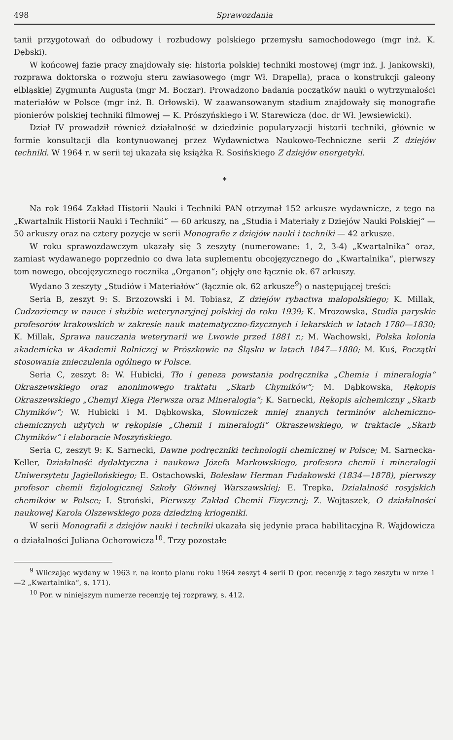498 Sprawozdania
tanii przygotowań do odbudowy i rozbudowy polskiego przemysłu samochodowego (mgr inż. K. Dębski).
W końcowej fazie pracy znajdowały się: historia polskiej techniki mostowej (mgr inż. J. Jankowski), rozprawa doktorska o rozwoju steru zawiasowego (mgr Wł. Drapella), praca o konstrukcji galeony elbląskiej Zygmunta Augusta (mgr M. Boczar). Prowadzono badania początków nauki o wytrzymałości materiałów w Polsce (mgr inż. B. Orłowski). W zaawansowanym stadium znajdowały się monografie pionierów polskiej techniki filmowej — K. Prószyńskiego i W. Starewicza (doc. dr Wł. Jewsiewicki).
Dział IV prowadził również działalność w dziedzinie popularyzacji historii techniki, głównie w formie konsultacji dla kontynuowanej przez Wydawnictwa Naukowo-Techniczne serii Z dziejów techniki. W 1964 r. w serii tej ukazała się książka R. Sosińskiego Z dziejów energetyki.
*
Na rok 1964 Zakład Historii Nauki i Techniki PAN otrzymał 152 arkusze wydawnicze, z tego na „Kwartalnik Historii Nauki i Techniki“ — 60 arkuszy, na „Studia i Materiały z Dziejów Nauki Polskiej“ — 50 arkuszy oraz na cztery pozycje w serii Monografie z dziejów nauki i techniki — 42 arkusze.
W roku sprawozdawczym ukazały się 3 zeszyty (numerowane: 1, 2, 3-4) „Kwartalnika“ oraz, zamiast wydawanego poprzednio co dwa lata suplementu obcojęzycznego do „Kwartalnika“, pierwszy tom nowego, obcojęzycznego rocznika „Organon“; objęły one łącznie ok. 67 arkuszy.
Wydano 3 zeszyty „Studiów i Materiałów“ (łącznie ok. 62 arkusze<sup>9</sup>) o następującej treści:
Seria B, zeszyt 9: S. Brzozowski i M. Tobiasz, Z dziejów rybactwa małopolskiego; K. Millak, Cudzoziemcy w nauce i służbie weterynaryjnej polskiej do roku 1939; K. Mrozowska, Studia paryskie profesorów krakowskich w zakresie nauk matematyczno-fizycznych i lekarskich w latach 1780—1830; K. Millak, Sprawa nauczania weterynarii we Lwowie przed 1881 r.; M. Wachowski, Polska kolonia akademicka w Akademii Rolniczej w Prószkowie na Śląsku w latach 1847—1880; M. Kuś, Początki stosowania znieczulenia ogólnego w Polsce.
Seria C, zeszyt 8: W. Hubicki, Tło i geneza powstania podręcznika „Chemia i mineralogia“ Okraszewskiego oraz anonimowego traktatu „Skarb Chymików“; M. Dąbkowska, Rękopis Okraszewskiego „Chemyi Xięga Pierwsza oraz Mineralogia“; K. Sarnecki, Rękopis alchemiczny „Skarb Chymików“; W. Hubicki i M. Dąbkowska, Słowniczek mniej znanych terminów alchemiczno-chemicznych użytych w rękopisie „Chemii i mineralogii“ Okraszewskiego, w traktacie „Skarb Chymików“ i elaboracie Moszyńskiego.
Seria C, zeszyt 9: K. Sarnecki, Dawne podręczniki technologii chemicznej w Polsce; M. Sarnecka-Keller, Działalność dydaktyczna i naukowa Józefa Markowskiego, profesora chemii i mineralogii Uniwersytetu Jagiellońskiego; E. Ostachowski, Bolesław Herman Fudakowski (1834—1878), pierwszy profesor chemii fizjologicznej Szkoły Głównej Warszawskiej; E. Trepka, Działalność rosyjskich chemików w Polsce; I. Stroński, Pierwszy Zakład Chemii Fizycznej; Z. Wojtaszek, O działalności naukowej Karola Olszewskiego poza dziedziną kriogeniki.
W serii Monografii z dziejów nauki i techniki ukazała się jedynie praca habilitacyjna R. Wajdowicza o działalności Juliana Ochorowicza<sup>10</sup>. Trzy pozostałe
<sup>9</sup> Wliczając wydany w 1963 r. na konto planu roku 1964 zeszyt 4 serii D (por. recenzję z tego zeszytu w nrze 1—2 „Kwartalnika“, s. 171).
<sup>10</sup> Por. w niniejszym numerze recenzję tej rozprawy, s. 412.